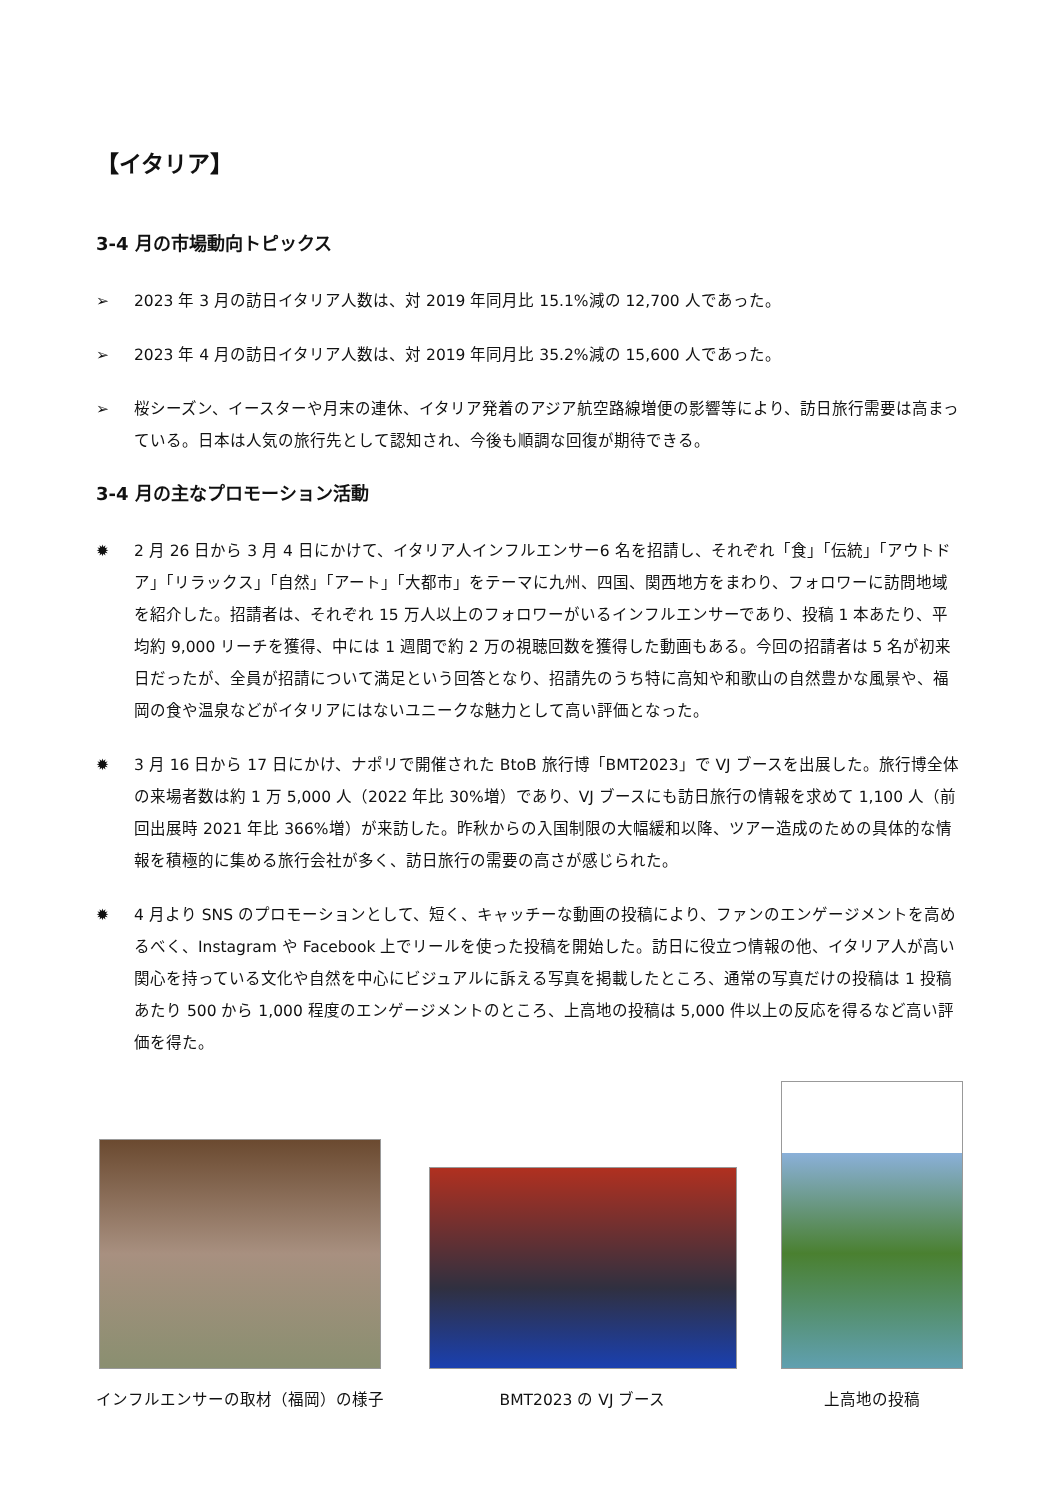【イタリア】
3-4 月の市場動向トピックス
➢ 2023 年 3 月の訪日イタリア人数は、対 2019 年同月比 15.1%減の 12,700 人であった。
➢ 2023 年 4 月の訪日イタリア人数は、対 2019 年同月比 35.2%減の 15,600 人であった。
➢ 桜シーズン、イースターや月末の連休、イタリア発着のアジア航空路線増便の影響等により、訪日旅行需要は高まっている。日本は人気の旅行先として認知され、今後も順調な回復が期待できる。
3-4 月の主なプロモーション活動
✹ 2 月 26 日から 3 月 4 日にかけて、イタリア人インフルエンサー6 名を招請し、それぞれ「食」「伝統」「アウトドア」「リラックス」「自然」「アート」「大都市」をテーマに九州、四国、関西地方をまわり、フォロワーに訪問地域を紹介した。招請者は、それぞれ 15 万人以上のフォロワーがいるインフルエンサーであり、投稿 1 本あたり、平均約 9,000 リーチを獲得、中には 1 週間で約 2 万の視聴回数を獲得した動画もある。今回の招請者は 5 名が初来日だったが、全員が招請について満足という回答となり、招請先のうち特に高知や和歌山の自然豊かな風景や、福岡の食や温泉などがイタリアにはないユニークな魅力として高い評価となった。
✹ 3 月 16 日から 17 日にかけ、ナポリで開催された BtoB 旅行博「BMT2023」で VJ ブースを出展した。旅行博全体の来場者数は約 1 万 5,000 人（2022 年比 30%増）であり、VJ ブースにも訪日旅行の情報を求めて 1,100 人（前回出展時 2021 年比 366%増）が来訪した。昨秋からの入国制限の大幅緩和以降、ツアー造成のための具体的な情報を積極的に集める旅行会社が多く、訪日旅行の需要の高さが感じられた。
✹ 4 月より SNS のプロモーションとして、短く、キャッチーな動画の投稿により、ファンのエンゲージメントを高めるべく、Instagram や Facebook 上でリールを使った投稿を開始した。訪日に役立つ情報の他、イタリア人が高い関心を持っている文化や自然を中心にビジュアルに訴える写真を掲載したところ、通常の写真だけの投稿は 1 投稿あたり 500 から 1,000 程度のエンゲージメントのところ、上高地の投稿は 5,000 件以上の反応を得るなど高い評価を得た。
インフルエンサーの取材（福岡）の様子
BMT2023 の VJ ブース
上高地の投稿